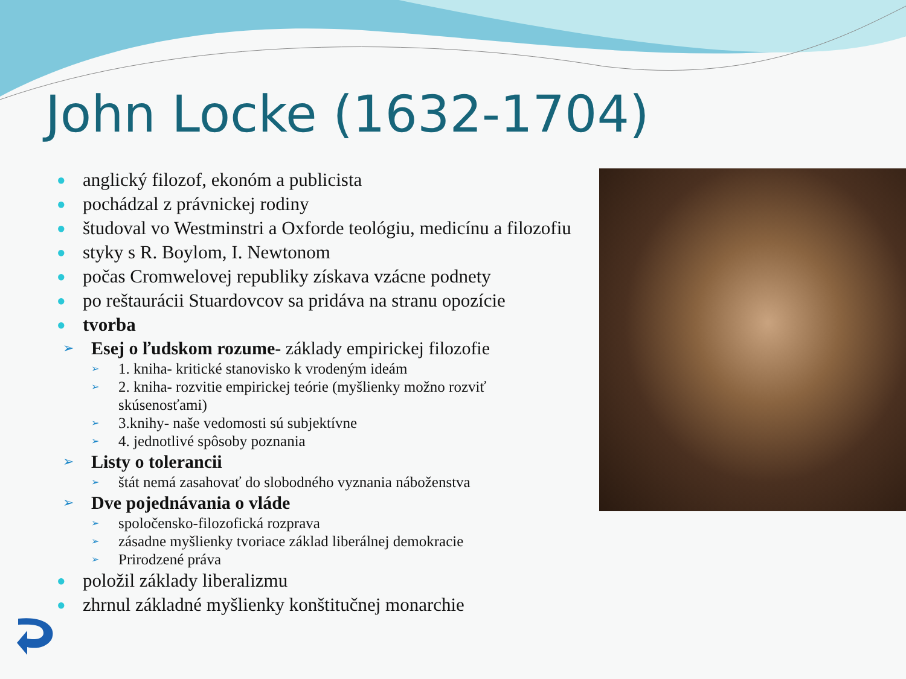John Locke (1632-1704)
● anglický filozof, ekonóm a publicista
● pochádzal z právnickej rodiny
● študoval vo Westminstri a Oxforde teológiu, medicínu a filozofiu
● styky s R. Boylom, I. Newtonom
● počas Cromwelovej republiky získava vzácne podnety
● po reštaurácii Stuardovcov sa pridáva na stranu opozície
● tvorba
➢ Esej o ľudskom rozume- základy empirickej filozofie
➢ 1. kniha- kritické stanovisko k vrodeným ideám
➢ 2. kniha- rozvitie empirickej teórie (myšlienky možno rozviť skúsenosťami)
➢ 3.knihy- naše vedomosti sú subjektívne
➢ 4. jednotlivé spôsoby poznania
➢ Listy o tolerancii
➢ štát nemá zasahovať do slobodného vyznania náboženstva
➢ Dve pojednávania o vláde
➢ spoločensko-filozofická rozprava
➢ zásadne myšlienky tvoriace základ liberálnej demokracie
➢ Prirodzené práva
● položil základy liberalizmu
● zhrnul základné myšlienky konštitučnej monarchie